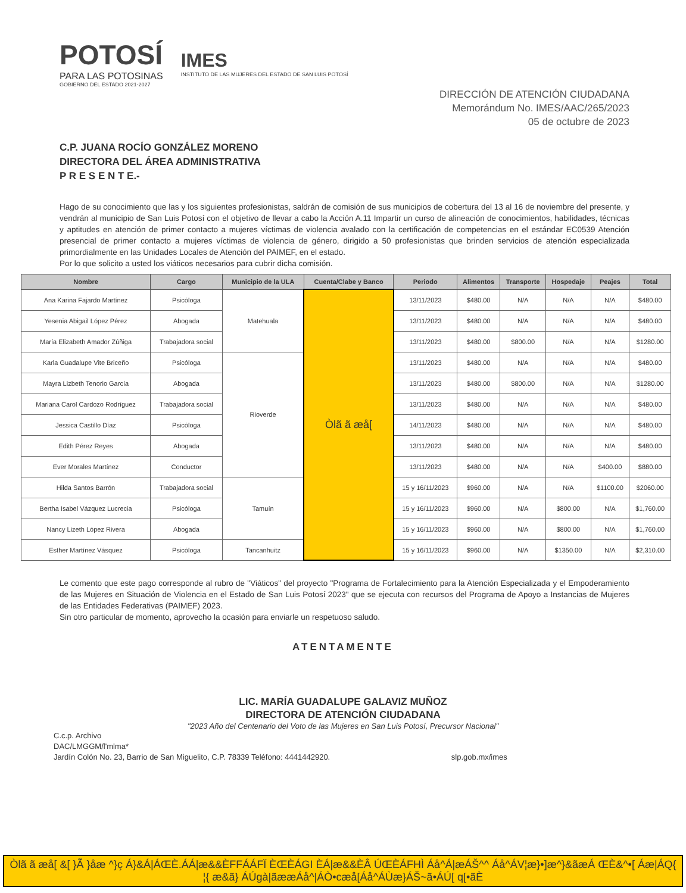POTOSÍ
PARA LAS POTOSINAS
GOBIERNO DEL ESTADO 2021-2027
IMES
INSTITUTO DE LAS MUJERES DEL ESTADO DE SAN LUIS POTOSÍ
DIRECCIÓN DE ATENCIÓN CIUDADANA
Memorándum No. IMES/AAC/265/2023
05 de octubre de 2023
C.P. JUANA ROCÍO GONZÁLEZ MORENO
DIRECTORA DEL ÁREA ADMINISTRATIVA
P R E S E N T E.-
Hago de su conocimiento que las y los siguientes profesionistas, saldrán de comisión de sus municipios de cobertura del 13 al 16 de noviembre del presente, y vendrán al municipio de San Luis Potosí con el objetivo de llevar a cabo la Acción A.11 Impartir un curso de alineación de conocimientos, habilidades, técnicas y aptitudes en atención de primer contacto a mujeres víctimas de violencia avalado con la certificación de competencias en el estándar EC0539 Atención presencial de primer contacto a mujeres víctimas de violencia de género, dirigido a 50 profesionistas que brinden servicios de atención especializada primordialmente en las Unidades Locales de Atención del PAIMEF, en el estado.
Por lo que solicito a usted los viáticos necesarios para cubrir dicha comisión.
| Nombre | Cargo | Municipio de la ULA | Cuenta/Clabe y Banco | Periodo | Alimentos | Transporte | Hospedaje | Peajes | Total |
| --- | --- | --- | --- | --- | --- | --- | --- | --- | --- |
| Ana Karina Fajardo Martínez | Psicóloga | Matehuala | Òlã ã æå[ | 13/11/2023 | $480.00 | N/A | N/A | N/A | $480.00 |
| Yesenia Abigail López Pérez | Abogada | | | 13/11/2023 | $480.00 | N/A | N/A | N/A | $480.00 |
| María Elizabeth Amador Zúñiga | Trabajadora social | | | 13/11/2023 | $480.00 | $800.00 | N/A | N/A | $1280.00 |
| Karla Guadalupe Vite Briceño | Psicóloga | Rioverde | | 13/11/2023 | $480.00 | N/A | N/A | N/A | $480.00 |
| Mayra Lizbeth Tenorio García | Abogada | | | 13/11/2023 | $480.00 | $800.00 | N/A | N/A | $1280.00 |
| Mariana Carol Cardozo Rodríguez | Trabajadora social | | | 13/11/2023 | $480.00 | N/A | N/A | N/A | $480.00 |
| Jessica Castillo Díaz | Psicóloga | | | 14/11/2023 | $480.00 | N/A | N/A | N/A | $480.00 |
| Edith Pérez Reyes | Abogada | | | 13/11/2023 | $480.00 | N/A | N/A | N/A | $480.00 |
| Ever Morales Martínez | Conductor | | | 13/11/2023 | $480.00 | N/A | N/A | $400.00 | $880.00 |
| Hilda Santos Barrón | Trabajadora social | Tamuín | | 15 y 16/11/2023 | $960.00 | N/A | N/A | $1100.00 | $2060.00 |
| Bertha Isabel Vázquez Lucrecia | Psicóloga | | | 15 y 16/11/2023 | $960.00 | N/A | $800.00 | N/A | $1,760.00 |
| Nancy Lizeth López Rivera | Abogada | | | 15 y 16/11/2023 | $960.00 | N/A | $800.00 | N/A | $1,760.00 |
| Esther Martínez Vásquez | Psicóloga | Tancanhuitz | | 15 y 16/11/2023 | $960.00 | N/A | $1350.00 | N/A | $2,310.00 |
Le comento que este pago corresponde al rubro de "Viáticos" del proyecto "Programa de Fortalecimiento para la Atención Especializada y el Empoderamiento de las Mujeres en Situación de Violencia en el Estado de San Luis Potosí 2023" que se ejecuta con recursos del Programa de Apoyo a Instancias de Mujeres de las Entidades Federativas (PAIMEF) 2023.
Sin otro particular de momento, aprovecho la ocasión para enviarle un respetuoso saludo.
ATENTAMENTE
LIC. MARÍA GUADALUPE GALAVIZ MUÑOZ
DIRECTORA DE ATENCIÓN CIUDADANA
"2023 Año del Centenario del Voto de las Mujeres en San Luis Potosí, Precursor Nacional"
C.c.p. Archivo
DAC/LMGGM/l'mlma*
Jardín Colón No. 23, Barrio de San Miguelito, C.P. 78339 Teléfono: 4441442920. slp.gob.mx/imes
Òlã ã æå[ &[ }Á̃ }åæ ^}ç Á}&Á|ÁŒÈ.ÁÁ|æ&&ÈFFÁÁFÏ ÈŒÈÁGI ÈÁ|æ&&ÈÂ ÚŒÈÁFHÌ Áå^Á|æÁŠ^^ Áå^ÁV¦æ}•]æ^}&ãæÁ ŒÈ&^•[ Áæ|ÁQ{ ¦{ æ&ã} ÁÚgà|ãææÁå^|ÁÒ•cæå[Áå^ÁÙæ}ÁŠ~ã•ÁÚ[ q[•ãÈ